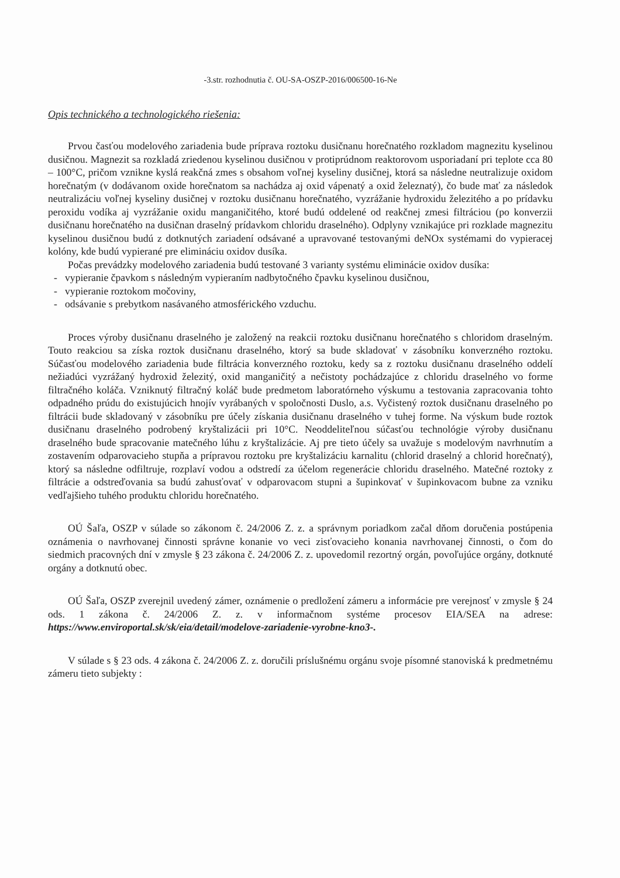-3.str. rozhodnutia č. OU-SA-OSZP-2016/006500-16-Ne
Opis technického a technologického riešenia:
Prvou časťou modelového zariadenia bude príprava roztoku dusičnanu horečnatého rozkladom magnezitu kyselinou dusičnou. Magnezit sa rozkladá zriedenou kyselinou dusičnou v protiprúdnom reaktorovom usporiadaní pri teplote cca 80 – 100°C, pričom vznikne kyslá reakčná zmes s obsahom voľnej kyseliny dusičnej, ktorá sa následne neutralizuje oxidom horečnatým (v dodávanom oxide horečnatom sa nachádza aj oxid vápenatý a oxid železnatý), čo bude mať za následok neutralizáciu voľnej kyseliny dusičnej v roztoku dusičnanu horečnatého, vyzrážanie hydroxidu železitého a po prídavku peroxidu vodíka aj vyzrážanie oxidu manganičitého, ktoré budú oddelené od reakčnej zmesi filtráciou (po konverzii dusičnanu horečnatého na dusičnan draselný prídavkom chloridu draselného). Odplyny vznikajúce pri rozklade magnezitu kyselinou dusičnou budú z dotknutých zariadení odsávané a upravované testovanými deNOx systémami do vypieracej kolóny, kde budú vypierané pre elimináciu oxidov dusíka.
Počas prevádzky modelového zariadenia budú testované 3 varianty systému eliminácie oxidov dusíka:
- vypieranie čpavkom s následným vypieraním nadbytočného čpavku kyselinou dusičnou,
- vypieranie roztokom močoviny,
- odsávanie s prebytkom nasávaného atmosférického vzduchu.
Proces výroby dusičnanu draselného je založený na reakcii roztoku dusičnanu horečnatého s chloridom draselným. Touto reakciou sa získa roztok dusičnanu draselného, ktorý sa bude skladovať v zásobníku konverzného roztoku. Súčasťou modelového zariadenia bude filtrácia konverzného roztoku, kedy sa z roztoku dusičnanu draselného oddelí nežiadúci vyzrážaný hydroxid železitý, oxid manganičitý a nečistoty pochádzajúce z chloridu draselného vo forme filtračného koláča. Vzniknutý filtračný koláč bude predmetom laboratórneho výskumu a testovania zapracovania tohto odpadného prúdu do existujúcich hnojív vyrábaných v spoločnosti Duslo, a.s. Vyčistený roztok dusičnanu draselného po filtrácii bude skladovaný v zásobníku pre účely získania dusičnanu draselného v tuhej forme. Na výskum bude roztok dusičnanu draselného podrobený kryštalizácii pri 10°C. Neoddeliteľnou súčasťou technológie výroby dusičnanu draselného bude spracovanie matečného lúhu z kryštalizácie. Aj pre tieto účely sa uvažuje s modelovým navrhnutím a zostavením odparovacieho stupňa a prípravou roztoku pre kryštalizáciu karnalitu (chlorid draselný a chlorid horečnatý), ktorý sa následne odfiltruje, rozplaví vodou a odstredí za účelom regenerácie chloridu draselného. Matečné roztoky z filtrácie a odstreďovania sa budú zahusťovať v odparovacom stupni a šupinkovať v šupinkovacom bubne za vzniku vedľajšieho tuhého produktu chloridu horečnatého.
OÚ Šaľa, OSZP v súlade so zákonom č. 24/2006 Z. z. a správnym poriadkom začal dňom doručenia postúpenia oznámenia o navrhovanej činnosti správne konanie vo veci zisťovacieho konania navrhovanej činnosti, o čom do siedmich pracovných dní v zmysle § 23 zákona č. 24/2006 Z. z. upovedomil rezortný orgán, povoľujúce orgány, dotknuté orgány a dotknutú obec.
OÚ Šaľa, OSZP zverejnil uvedený zámer, oznámenie o predložení zámeru a informácie pre verejnosť v zmysle § 24 ods. 1 zákona č. 24/2006 Z. z. v informačnom systéme procesov EIA/SEA na adrese: https://www.enviroportal.sk/sk/eia/detail/modelove-zariadenie-vyrobne-kno3-.
V súlade s § 23 ods. 4 zákona č. 24/2006 Z. z. doručili príslušnému orgánu svoje písomné stanoviská k predmetnému zámeru tieto subjekty :